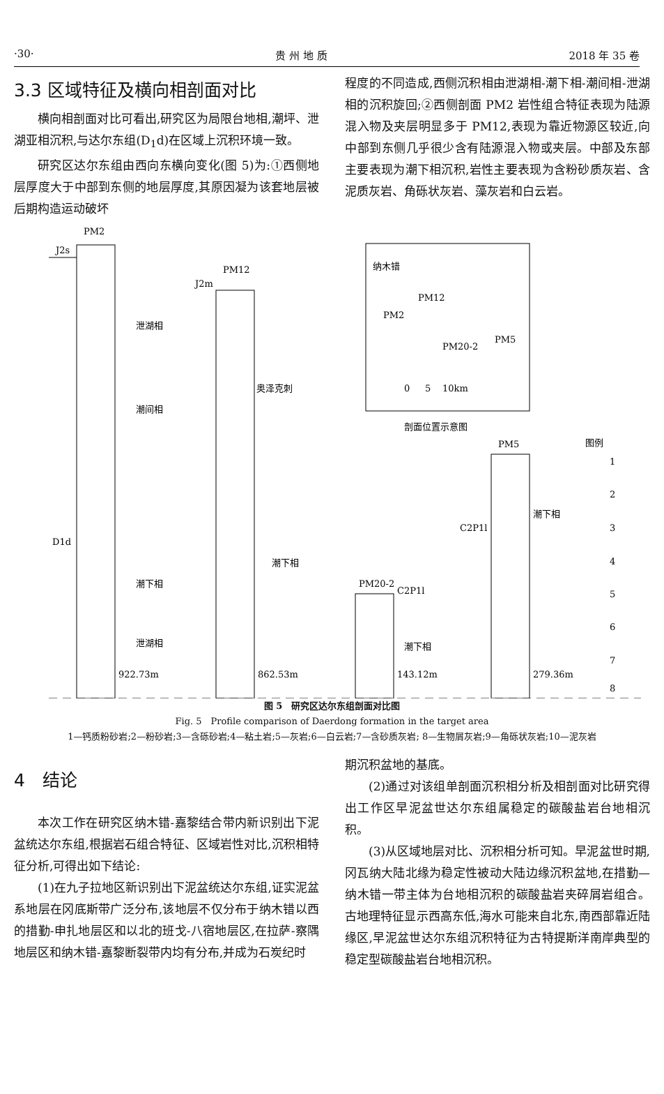·30· 贵 州 地 质 2018 年 35 卷
3.3 区域特征及横向相剖面对比
横向相剖面对比可看出,研究区为局限台地相,潮坪、泄湖亚相沉积,与达尔东组(D<sub>1</sub>d)在区域上沉积环境一致。
研究区达尔东组由西向东横向变化(图 5)为:①西侧地层厚度大于中部到东侧的地层厚度,其原因凝为该套地层被后期构造运动破坏
程度的不同造成,西侧沉积相由泄湖相-潮下相-潮间相-泄湖相的沉积旋回;②西侧剖面 PM2 岩性组合特征表现为陆源混入物及夹层明显多于 PM12,表现为靠近物源区较近,向中部到东侧几乎很少含有陆源混入物或夹层。中部及东部主要表现为潮下相沉积,岩性主要表现为含粉砂质灰岩、含泥质灰岩、角砾状灰岩、藻灰岩和白云岩。
PM2
J2s
PM12
J2m
泄湖相
潮间相
D1d
潮下相
泄湖相
922.73m
862.53m
143.12m
279.36m
奥泽克刺
潮下相
PM20-2
C2P1l
潮下相
C2P1l
PM5
潮下相
纳木错
PM2
PM12
PM20-2
PM5
0
5
10km
剖面位置示意图
图例
1
2
3
4
5
6
7
8
图 5　研究区达尔东组剖面对比图
Fig. 5　Profile comparison of Daerdong formation in the target area
1—钙质粉砂岩;2—粉砂岩;3—含砾砂岩;4—粘土岩;5—灰岩;6—白云岩;7—含砂质灰岩; 8—生物屑灰岩;9—角砾状灰岩;10—泥灰岩
4　结论
本次工作在研究区纳木错-嘉黎结合带内新识别出下泥盆统达尔东组,根据岩石组合特征、区域岩性对比,沉积相特征分析,可得出如下结论:
(1)在九子拉地区新识别出下泥盆统达尔东组,证实泥盆系地层在冈底斯带广泛分布,该地层不仅分布于纳木错以西的措勤-申扎地层区和以北的班戈-八宿地层区,在拉萨-察隅地层区和纳木错-嘉黎断裂带内均有分布,并成为石炭纪时
期沉积盆地的基底。
(2)通过对该组单剖面沉积相分析及相剖面对比研究得出工作区早泥盆世达尔东组属稳定的碳酸盐岩台地相沉积。
(3)从区域地层对比、沉积相分析可知。早泥盆世时期,冈瓦纳大陆北缘为稳定性被动大陆边缘沉积盆地,在措勤—纳木错一带主体为台地相沉积的碳酸盐岩夹碎屑岩组合。古地理特征显示西高东低,海水可能来自北东,南西部靠近陆缘区,早泥盆世达尔东组沉积特征为古特提斯洋南岸典型的稳定型碳酸盐岩台地相沉积。